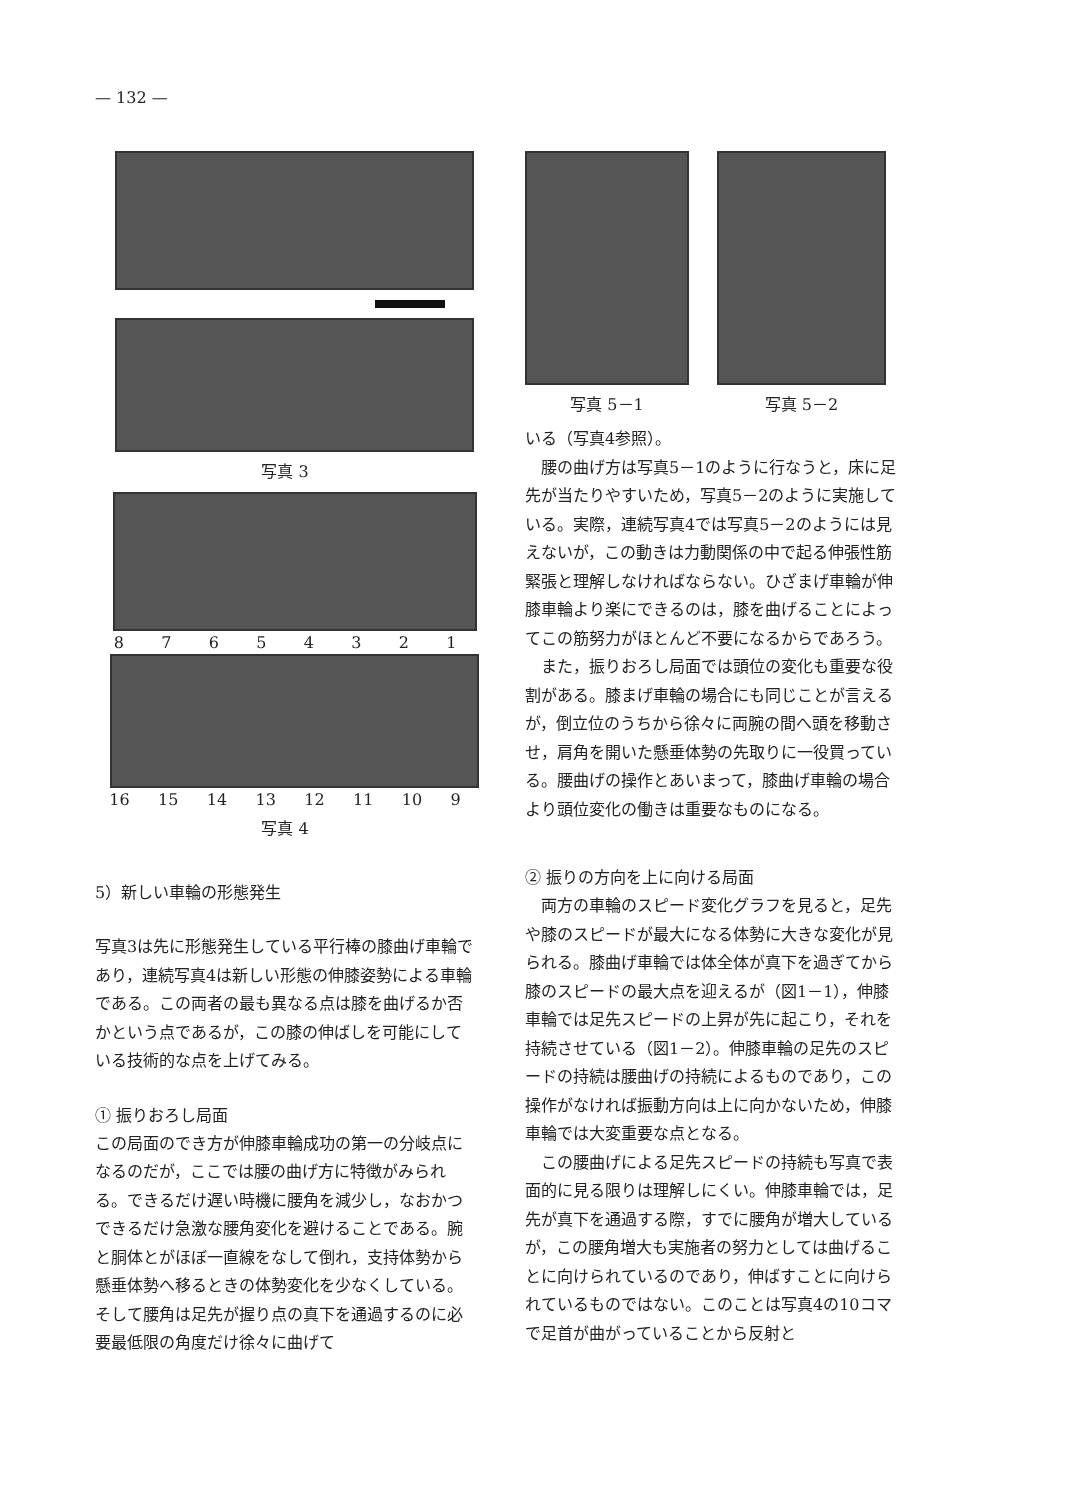— 132 —
写真 3
87654321
16 15 14 13 12 11 10 9
写真 4
5）新しい車輪の形態発生
写真3は先に形態発生している平行棒の膝曲げ車輪であり，連続写真4は新しい形態の伸膝姿勢による車輪である。この両者の最も異なる点は膝を曲げるか否かという点であるが，この膝の伸ばしを可能にしている技術的な点を上げてみる。
① 振りおろし局面
この局面のでき方が伸膝車輪成功の第一の分岐点になるのだが，ここでは腰の曲げ方に特徴がみられる。できるだけ遅い時機に腰角を減少し，なおかつできるだけ急激な腰角変化を避けることである。腕と胴体とがほぼ一直線をなして倒れ，支持体勢から懸垂体勢へ移るときの体勢変化を少なくしている。そして腰角は足先が握り点の真下を通過するのに必要最低限の角度だけ徐々に曲げて
写真 5－1 写真 5－2
いる（写真4参照）。
　腰の曲げ方は写真5－1のように行なうと，床に足先が当たりやすいため，写真5－2のように実施している。実際，連続写真4では写真5－2のようには見えないが，この動きは力動関係の中で起る伸張性筋緊張と理解しなければならない。ひざまげ車輪が伸膝車輪より楽にできるのは，膝を曲げることによってこの筋努力がほとんど不要になるからであろう。
　また，振りおろし局面では頭位の変化も重要な役割がある。膝まげ車輪の場合にも同じことが言えるが，倒立位のうちから徐々に両腕の間へ頭を移動させ，肩角を開いた懸垂体勢の先取りに一役買っている。腰曲げの操作とあいまって，膝曲げ車輪の場合より頭位変化の働きは重要なものになる。
② 振りの方向を上に向ける局面
　両方の車輪のスピード変化グラフを見ると，足先や膝のスピードが最大になる体勢に大きな変化が見られる。膝曲げ車輪では体全体が真下を過ぎてから膝のスピードの最大点を迎えるが（図1－1），伸膝車輪では足先スピードの上昇が先に起こり，それを持続させている（図1－2）。伸膝車輪の足先のスピードの持続は腰曲げの持続によるものであり，この操作がなければ振動方向は上に向かないため，伸膝車輪では大変重要な点となる。
　この腰曲げによる足先スピードの持続も写真で表面的に見る限りは理解しにくい。伸膝車輪では，足先が真下を通過する際，すでに腰角が増大しているが，この腰角増大も実施者の努力としては曲げることに向けられているのであり，伸ばすことに向けられているものではない。このことは写真4の10コマで足首が曲がっていることから反射と